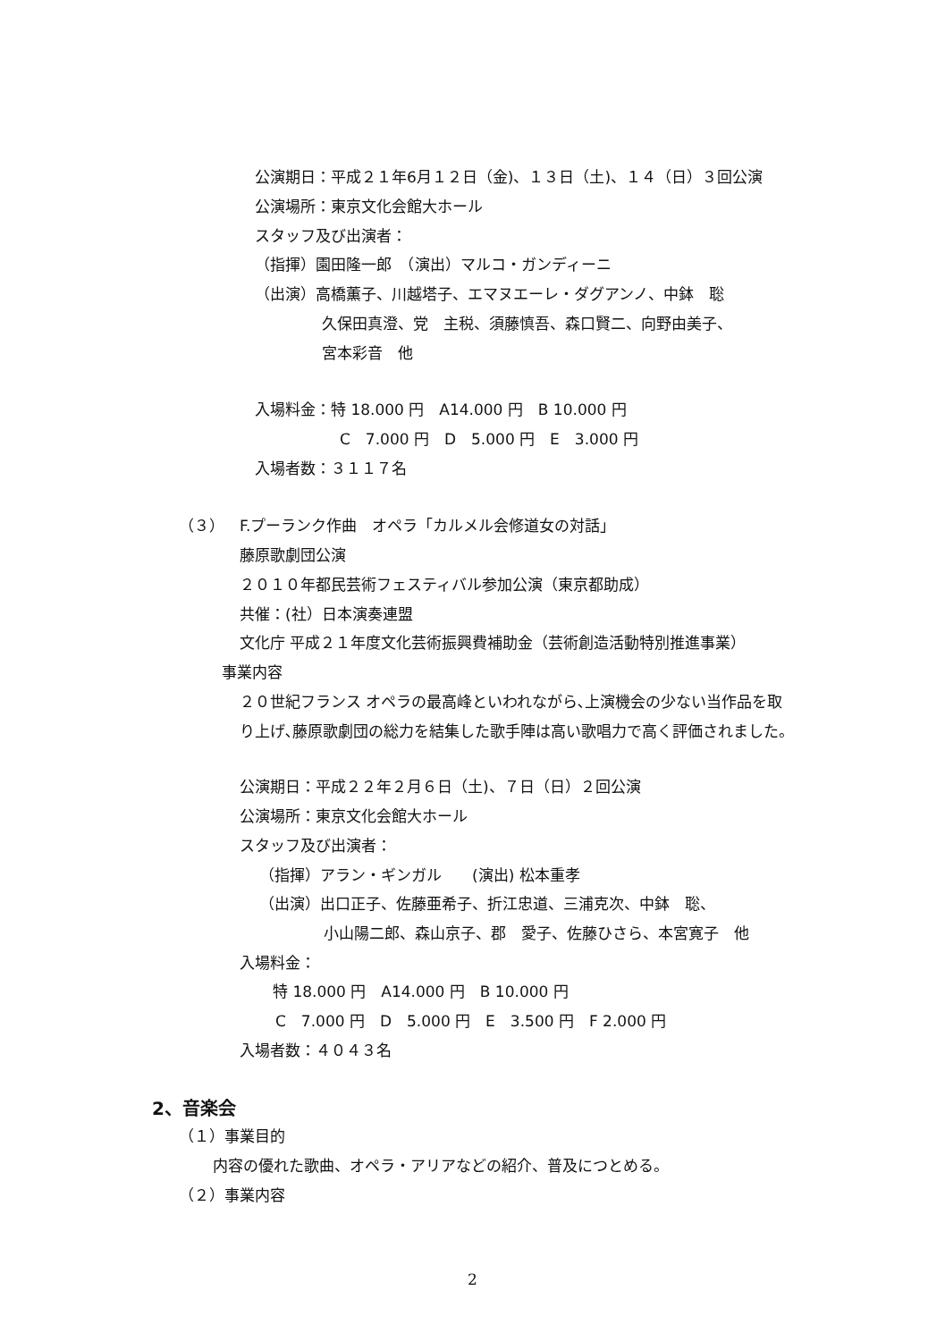公演期日：平成２１年6月１２日（金)、１３日（土)、１４（日）３回公演
公演場所：東京文化会館大ホール
スタッフ及び出演者：
（指揮）園田隆一郎　（演出）マルコ・ガンディーニ
（出演）高橋薫子、川越塔子、エマヌエーレ・ダグアンノ、中鉢　聡
久保田真澄、党　主税、須藤慎吾、森口賢二、向野由美子、
宮本彩音　他
入場料金：特 18.000 円　A14.000 円　B 10.000 円
C　7.000 円　D　5.000 円　E　3.000 円
入場者数：３１１７名
（３）　F.プーランク作曲　オペラ「カルメル会修道女の対話」
藤原歌劇団公演
２０１０年都民芸術フェスティバル参加公演（東京都助成）
共催：(社）日本演奏連盟
文化庁 平成２１年度文化芸術振興費補助金（芸術創造活動特別推進事業）
事業内容
２０世紀フランス オペラの最高峰といわれながら､上演機会の少ない当作品を取
り上げ､藤原歌劇団の総力を結集した歌手陣は高い歌唱力で高く評価されました。
公演期日：平成２２年２月６日（土)、７日（日）２回公演
公演場所：東京文化会館大ホール
スタッフ及び出演者：
（指揮）アラン・ギンガル　　(演出) 松本重孝
（出演）出口正子、佐藤亜希子、折江忠道、三浦克次、中鉢　聡、
小山陽二郎、森山京子、郡　愛子、佐藤ひさら、本宮寛子　他
入場料金：
特 18.000 円　A14.000 円　B 10.000 円
C　7.000 円　D　5.000 円　E　3.500 円　F 2.000 円
入場者数：４０４３名
2、音楽会
（１）事業目的
内容の優れた歌曲、オペラ・アリアなどの紹介、普及につとめる。
（２）事業内容
2